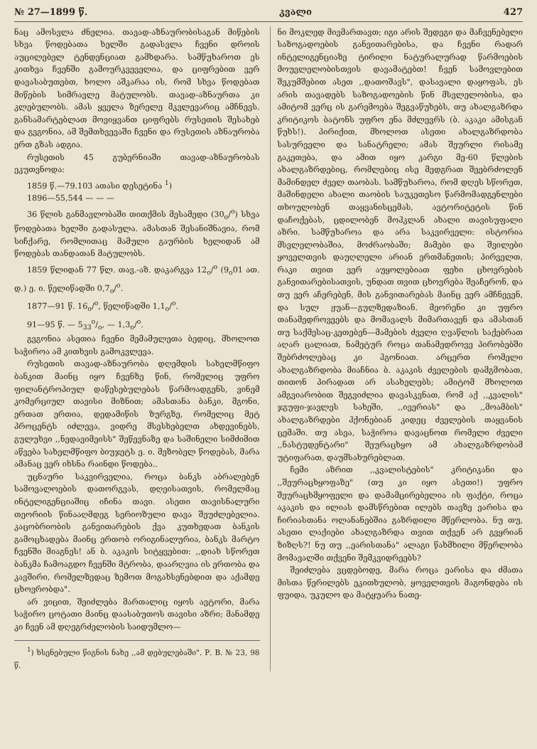№ 27—1899 წ. კვალი 427
ნაც ამოსვლა ძნელია. თავად-აზნაურობისაგან მიწების სხვა წოდებათა ხელში გადასვლა ჩვენი დროის აუცილებელ ტენდენციათ გამხდარა. სამწუხაროთ ეს კითხვა ჩვენში გამოურკვეველია, და ციფრებით ვერ დავასაბუთებთ, ხოლო აშკარაა ის, რომ სხვა წოდებათ მიწების სიმრავლე მატულობს. თავად-აზნაურთა კი კლებულობს. ამას ყველა ზერელე მკვლევარიც ამჩნევს. განსამარტებლათ მოვიყვანთ ციფრებს რუსეთის შესახებ და გვგონია, ამ შემთხვევაში ჩვენი და რუსეთის აზნაურობა ერთ გზას ადგია.
რუსეთის 45 გუბერნიაში თავად-აზნაურობას ეკუთვნოდა:
1859 წ.—79.103 ათასი დესეტინა <sup>1</sup>)
1896—55,544 — — —
36 წლის განმავლობაში თითქმის მესამედი (30<sub>o</sub>/<sup>o</sup>) სხვა წოდებათა ხელში გადასულა. ამასთან შესანიშნავია, რომ სიჩქარე, რომლითაც მამული გაურბის ხელიდან ამ წოდებას თანდათან მატულობს.
1859 წლიდან 77 წლ. თავ.-აზ. დაკარგვა 12<sub>o</sub>/<sup>o</sup> (9<sub>o</sub>01 ათ. დ.) ე. ი. წელიწადში 0,7<sub>o</sub>/<sup>o</sup>.
1877—91 წ. 16<sub>o</sub>/<sup>o</sup>, წელიწადში 1,1<sub>o</sub>/<sup>o</sup>.
91—95 წ. — 5<sub>33</sub>o/o, — 1,3<sub>o</sub>/<sup>o</sup>.
გვგონია ასეთია ჩვენი მემამულეთა ბედიც, მხოლოთ საჭიროა ამ კითხვის გამოკვლევა.
რუსეთის თავად-აზნაურობა დღემდის სახელმწიფო ბანკით მაინც იყო ჩვენზე წინ, რომელიც უფრო ფილანტროპიულ დაწესებულებას წარმოადგენს, ვინემ კომერციულ თავისი მიზნით; ამასთანა ბანკი, მგონი, ერთათ ერთია, დედამიწის ზურგზე, რომელიც მეტ პროცენტს იძლევა, ვიდრე მსესხებელთ ახდევინებს, გულუხვი ,,ნედავიმეისს" შეწევნაზე და საშინელი სიმძიმით აწვება სახელმწიფო ბიუჯეტს ე. ი. მეზობელ წოდებას, მარა ამანაც ვერ იხსნა რაინდი წოდება..
უცნაური საკვირველია, როცა ბანკს აბრალებენ სამოვალოების დათორგვას, დღეისათვის, რომელმაც ინტელიგენციაშიც იჩინა თავი. ასეთი თავისნალური თეორიის წინააღმდეგ სერიოზული დავა შეუძლებელია. კაცობრიობის განვითარების ქვა კუთხედათ ბანკის გამოცხადება მაინც ერთობ ორიგინალურია, ბანკს მარტო ჩვენში მიაგნეს! ან ბ. აკაკის სიტყვებით: ,,დიახ სწორეთ ბანკმა ჩამოაგდო ჩვენში მტრობა, დაარღვია ის ერთობა და კავშირი, რომელზედაც ზემოთ მოგახსენებდით და აქამდე ცხოვრობდა".
არ ვიცით, შეიძლება მართალიც იყოს ავტორი, მარა საჭირო ცოტათი მაინც დაასაბუთოს თავისი აზრი; მანამდე კი ჩვენ ამ დღეგრძელობის საიდუმლო—
<sup>1</sup>) ხსენებული წიგნის ნახე ,,ამ დებულებაში". Р. В. № 23, 98 წ.
ნი მოკლედ მივმართავთ; იგი არის შედეგი და მაჩვენებელი საზოგადოების განვითარებისა, და ჩვენი რადარ ინტელიგენციაზე ტირილი ნატურალურად წარმოების მოუვლელობისთვის დავამატებთ! ჩვენ სამოვლებით შეკუმშებით ასეთ ,,დათოშავს", დასავალი დაყოფას, ეს არის თავადებს საზოგადოების წინ მსვლელობისა, და ამიტომ ვერც ის გარემოება შეგვაწუხებს, თუ ახალგაზრდა კრიტიკოს ბატონს უფრო ენა მძლევრს (ბ. აკაკი ამისგან წუხს!). პირიქით, მხოლოთ ასეთი ახალგაზრდობა სასურველი და სანატრელი; ამას შეურლი რისამე გაკეთება, და ამით იყო კარგი მე-60 წლების ახალგაზრდებიც, რომლებიც ისე მედგრათ შეებრძოლენ მამინდელ ძველ თაობას. სამწუხაროა, რომ დღეს სწორეთ, მაშინდელი ახალი თაობის საუკეთესო წარმომადგენლები თხოულობენ თაყვანისცემას, ავტორიტეტის წინ დაჩოქებას, ცდილობენ მოჰკლან ახალი თავისუფალი აზრი. სამწუხაროა და არა საკვირველი: ისტორია მსვლელობაშია, მოძრაობაში; მამები და შვილები ყოველთვის დაუღლელი არიან ერთმანეთის; პირველთ, რაკი თვით ვერ აუყოლებიათ ფეხი ცხოვრების განვითარებისათვის, უნდათ თვით ცხოვრება შეაჩერონ, და თუ ვერ აჩერებენ, მის განვითარებას მაინც ვერ ამჩნევენ, და სულ ჟუან—გულზედაზიან. მეორენი კი უფრო თანამედროვეებს და მომავალს მიმართავენ და ამასთან თუ საქმესაც-კეთებენ—მამების ძველი ღვაწლის საქებრათ აღარ ცალიათ, ნამეტურ როცა თანამედროვე პირობებში შებრძოლებაც კი ჰგონიათ. არცერთ რომელი ახალგაზრდობა მიაჩნია ბ. აკაკის ძველების დამგმობათ, თითონ პირადათ არ ასახელებს; ამიტომ მხოლოთ ამგვიარობით შეგვიძლია დავასკვნათ, რომ აქ ,,კვალის" ჯგუფი-ჯავლეს სახეში, ,,ივერიას" და ,,მოამბის" ახალგაზრდები ჰქონებიან კიდეც ძველების თაყვანის ცემაში. თუ ასეა, საჭიროა დავაცნოთ რომელი ძველი ,,ნასტუდენტარი" შეურაცხყო ამ ახალგაზრდობამ უტიფარათ, დაუმსახურებლათ.
ჩემი აზრით ,,კვალისტების" კრიტიკანი და ,,შეურაცხყოფაზე" (თუ კი იყო ასეთი!) უფრო შეურაცხმყოფელი და დამამცირებელია ის ფაქტი, როცა აკაკის და ილიას დამსწრებით ილებს თავზე ეარისა და ჩირიასთანა ოლანანებშია გაზრდილი მწერლობა. ნუ თუ, ასეთი ლაქიები ახალგაზრდა თვით თქვენ არ გვყრიან ზიზღს?! ნუ თუ ,,ეარისთანა" ალაგი წახმხილი მწერლობა მომავალში თქვენი შემკვიდრეებს?
შეიძლება ვცდებოდე, მარა როცა ეარისა და ძმათა მისთა წერილებს ეკითხულობ, ყოველთვის მაგონდება ის ფუიდა, უკულო და მატყუარა ნათე-